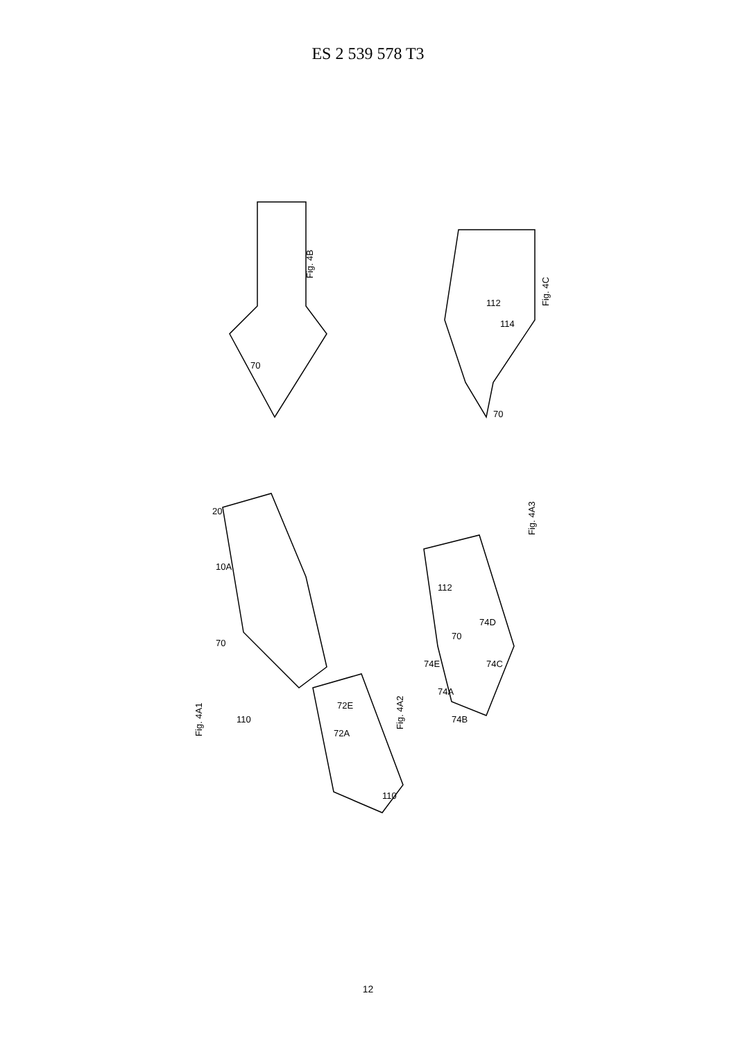ES 2 539 578 T3
Fig. 4B
Fig. 4C
Fig. 4A1
Fig. 4A2
Fig. 4A3
70
70
112
114
20
10A
70
110
72E
72A
110
112
70
74D
74C
74E
74A
74B
12